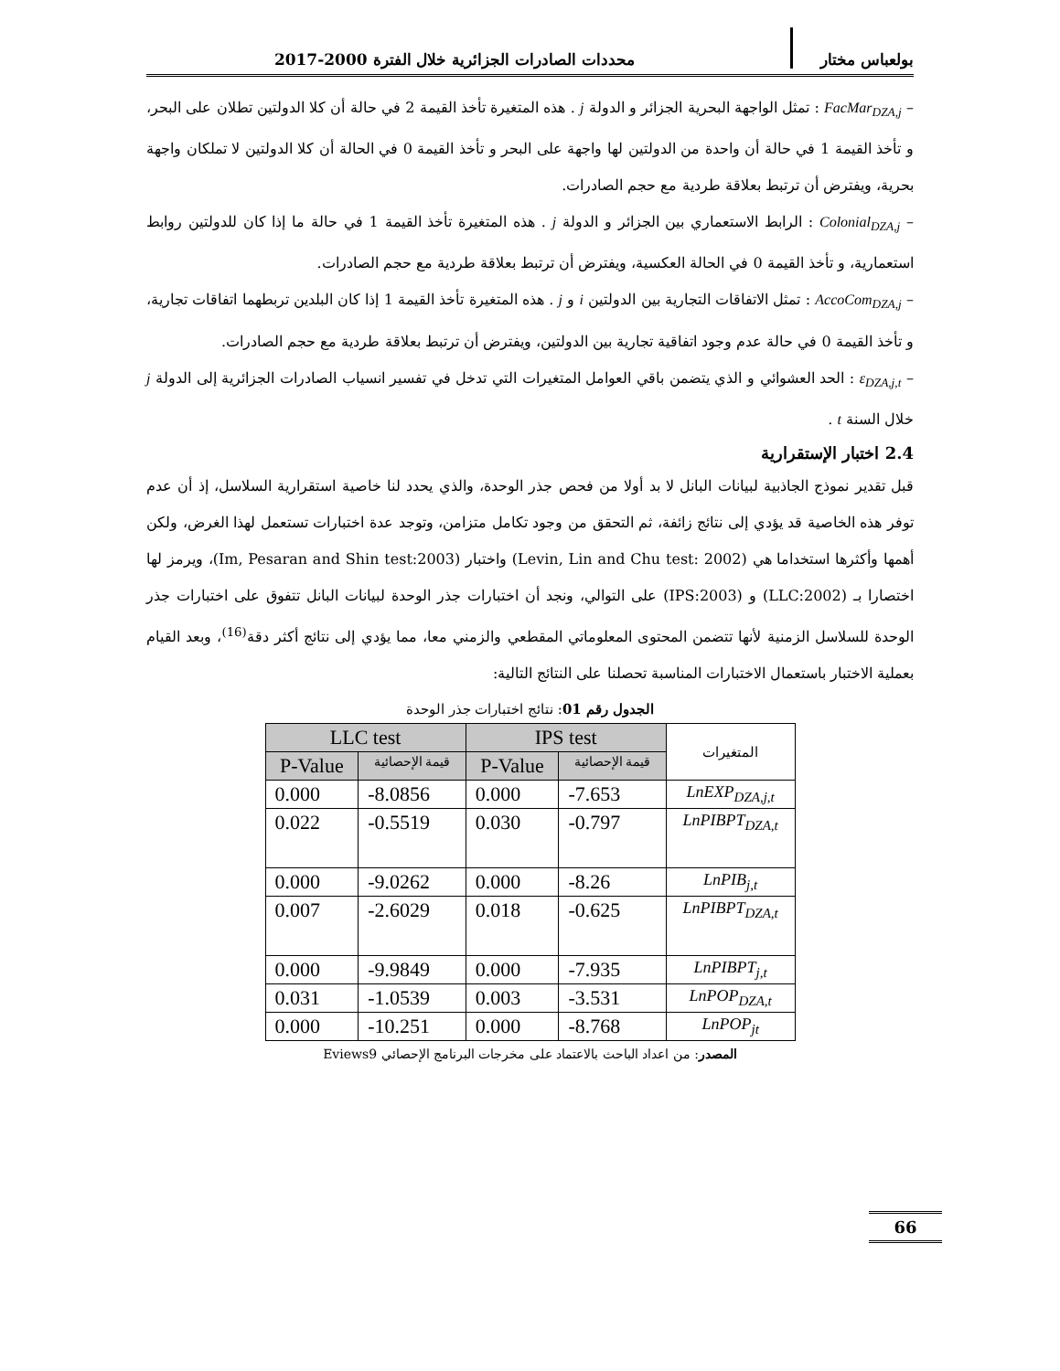بولعباس مختار محددات الصادرات الجزائرية خلال الفترة 2000-2017
– FacMar<sub>DZA,j</sub> : تمثل الواجهة البحرية الجزائر و الدولة j . هذه المتغيرة تأخذ القيمة 2 في حالة أن كلا الدولتين تطلان على البحر، و تأخذ القيمة 1 في حالة أن واحدة من الدولتين لها واجهة على البحر و تأخذ القيمة 0 في الحالة أن كلا الدولتين لا تملكان واجهة بحرية، ويفترض أن ترتبط بعلاقة طردية مع حجم الصادرات.
– Colonial<sub>DZA,j</sub> : الرابط الاستعماري بين الجزائر و الدولة j . هذه المتغيرة تأخذ القيمة 1 في حالة ما إذا كان للدولتين روابط استعمارية، و تأخذ القيمة 0 في الحالة العكسية، ويفترض أن ترتبط بعلاقة طردية مع حجم الصادرات.
– AccoCom<sub>DZA,j</sub> : تمثل الاتفاقات التجارية بين الدولتين i و j . هذه المتغيرة تأخذ القيمة 1 إذا كان البلدين تربطهما اتفاقات تجارية، و تأخذ القيمة 0 في حالة عدم وجود اتفاقية تجارية بين الدولتين، ويفترض أن ترتبط بعلاقة طردية مع حجم الصادرات.
– ε<sub>DZA,j,t</sub> : الحد العشوائي و الذي يتضمن باقي العوامل المتغيرات التي تدخل في تفسير انسياب الصادرات الجزائرية إلى الدولة j خلال السنة t .
2.4 اختبار الإستقرارية
قبل تقدير نموذج الجاذبية لبيانات البانل لا بد أولا من فحص جذر الوحدة، والذي يحدد لنا خاصية استقرارية السلاسل، إذ أن عدم توفر هذه الخاصية قد يؤدي إلى نتائج زائفة، ثم التحقق من وجود تكامل متزامن، وتوجد عدة اختبارات تستعمل لهذا الغرض، ولكن أهمها وأكثرها استخداما هي (Levin, Lin and Chu test: 2002) واختبار (Im, Pesaran and Shin test:2003)، ويرمز لها اختصارا بـ (LLC:2002) و (IPS:2003) على التوالي، ونجد أن اختبارات جذر الوحدة لبيانات البانل تتفوق على اختبارات جذر الوحدة للسلاسل الزمنية لأنها تتضمن المحتوى المعلوماتي المقطعي والزمني معا، مما يؤدي إلى نتائج أكثر دقة<sup>(16)</sup>، وبعد القيام بعملية الاختبار باستعمال الاختبارات المناسبة تحصلنا على النتائج التالية:
الجدول رقم 01: نتائج اختبارات جذر الوحدة
| LLC test | | IPS test | | المتغيرات |
| P-Value | قيمة الإحصائية | P-Value | قيمة الإحصائية | |
| 0.000 | -8.0856 | 0.000 | -7.653 | LnEXP<sub>DZA,j,t</sub> |
| 0.022 | -0.5519 | 0.030 | -0.797 | LnPIBPT<sub>DZA,t</sub> |
| 0.000 | -9.0262 | 0.000 | -8.26 | LnPIB<sub>j,t</sub> |
| 0.007 | -2.6029 | 0.018 | -0.625 | LnPIBPT<sub>DZA,t</sub> |
| 0.000 | -9.9849 | 0.000 | -7.935 | LnPIBPT<sub>j,t</sub> |
| 0.031 | -1.0539 | 0.003 | -3.531 | LnPOP<sub>DZA,t</sub> |
| 0.000 | -10.251 | 0.000 | -8.768 | LnPOP<sub>jt</sub> |
المصدر: من اعداد الباحث بالاعتماد على مخرجات البرنامج الإحصائي Eviews9
66